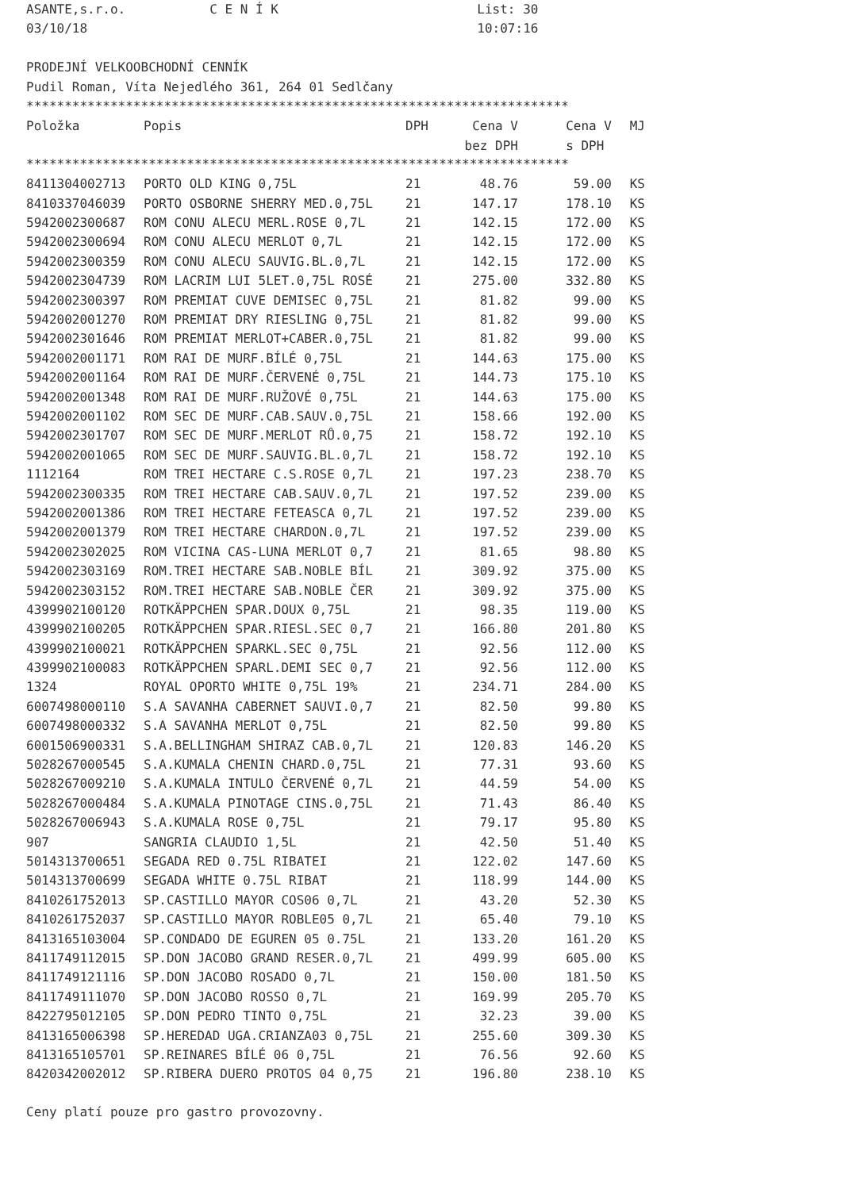ASANTE,s.r.o.           C E N Í K                          List: 30
03/10/18                                                   10:07:16

PRODEJNÍ VELKOOBCHODNÍ CENNÍK
Pudil Roman, Víta Nejedlého 361, 264 01 Sedlčany
***********************************************************************
| Položka | Popis | DPH | Cena V | Cena V | MJ |
| --- | --- | --- | --- | --- | --- |
| | | | bez DPH | s DPH | |
***********************************************************************
| 8411304002713 | PORTO OLD KING 0,75L | 21 | 48.76 | 59.00 | KS |
| 8410337046039 | PORTO OSBORNE SHERRY MED.0,75L | 21 | 147.17 | 178.10 | KS |
| 5942002300687 | ROM CONU ALECU MERL.ROSE 0,7L | 21 | 142.15 | 172.00 | KS |
| 5942002300694 | ROM CONU ALECU MERLOT 0,7L | 21 | 142.15 | 172.00 | KS |
| 5942002300359 | ROM CONU ALECU SAUVIG.BL.0,7L | 21 | 142.15 | 172.00 | KS |
| 5942002304739 | ROM LACRIM LUI 5LET.0,75L ROSÉ | 21 | 275.00 | 332.80 | KS |
| 5942002300397 | ROM PREMIAT CUVE DEMISEC 0,75L | 21 | 81.82 | 99.00 | KS |
| 5942002001270 | ROM PREMIAT DRY RIESLING 0,75L | 21 | 81.82 | 99.00 | KS |
| 5942002301646 | ROM PREMIAT MERLOT+CABER.0,75L | 21 | 81.82 | 99.00 | KS |
| 5942002001171 | ROM RAI DE MURF.BÍLÉ 0,75L | 21 | 144.63 | 175.00 | KS |
| 5942002001164 | ROM RAI DE MURF.ČERVENÉ 0,75L | 21 | 144.73 | 175.10 | KS |
| 5942002001348 | ROM RAI DE MURF.RUŽOVÉ 0,75L | 21 | 144.63 | 175.00 | KS |
| 5942002001102 | ROM SEC DE MURF.CAB.SAUV.0,75L | 21 | 158.66 | 192.00 | KS |
| 5942002301707 | ROM SEC DE MURF.MERLOT RŮ.0,75 | 21 | 158.72 | 192.10 | KS |
| 5942002001065 | ROM SEC DE MURF.SAUVIG.BL.0,7L | 21 | 158.72 | 192.10 | KS |
| 1112164 | ROM TREI HECTARE C.S.ROSE 0,7L | 21 | 197.23 | 238.70 | KS |
| 5942002300335 | ROM TREI HECTARE CAB.SAUV.0,7L | 21 | 197.52 | 239.00 | KS |
| 5942002001386 | ROM TREI HECTARE FETEASCA 0,7L | 21 | 197.52 | 239.00 | KS |
| 5942002001379 | ROM TREI HECTARE CHARDON.0,7L | 21 | 197.52 | 239.00 | KS |
| 5942002302025 | ROM VICINA CAS-LUNA MERLOT 0,7 | 21 | 81.65 | 98.80 | KS |
| 5942002303169 | ROM.TREI HECTARE SAB.NOBLE BÍL | 21 | 309.92 | 375.00 | KS |
| 5942002303152 | ROM.TREI HECTARE SAB.NOBLE ČER | 21 | 309.92 | 375.00 | KS |
| 4399902100120 | ROTKÄPPCHEN SPAR.DOUX 0,75L | 21 | 98.35 | 119.00 | KS |
| 4399902100205 | ROTKÄPPCHEN SPAR.RIESL.SEC 0,7 | 21 | 166.80 | 201.80 | KS |
| 4399902100021 | ROTKÄPPCHEN SPARKL.SEC 0,75L | 21 | 92.56 | 112.00 | KS |
| 4399902100083 | ROTKÄPPCHEN SPARL.DEMI SEC 0,7 | 21 | 92.56 | 112.00 | KS |
| 1324 | ROYAL OPORTO WHITE 0,75L 19% | 21 | 234.71 | 284.00 | KS |
| 6007498000110 | S.A SAVANHA CABERNET SAUVI.0,7 | 21 | 82.50 | 99.80 | KS |
| 6007498000332 | S.A SAVANHA MERLOT 0,75L | 21 | 82.50 | 99.80 | KS |
| 6001506900331 | S.A.BELLINGHAM SHIRAZ CAB.0,7L | 21 | 120.83 | 146.20 | KS |
| 5028267000545 | S.A.KUMALA CHENIN CHARD.0,75L | 21 | 77.31 | 93.60 | KS |
| 5028267009210 | S.A.KUMALA INTULO ČERVENÉ 0,7L | 21 | 44.59 | 54.00 | KS |
| 5028267000484 | S.A.KUMALA PINOTAGE CINS.0,75L | 21 | 71.43 | 86.40 | KS |
| 5028267006943 | S.A.KUMALA ROSE 0,75L | 21 | 79.17 | 95.80 | KS |
| 907 | SANGRIA CLAUDIO 1,5L | 21 | 42.50 | 51.40 | KS |
| 5014313700651 | SEGADA RED 0.75L RIBATEI | 21 | 122.02 | 147.60 | KS |
| 5014313700699 | SEGADA WHITE 0.75L RIBAT | 21 | 118.99 | 144.00 | KS |
| 8410261752013 | SP.CASTILLO MAYOR COS06 0,7L | 21 | 43.20 | 52.30 | KS |
| 8410261752037 | SP.CASTILLO MAYOR ROBLE05 0,7L | 21 | 65.40 | 79.10 | KS |
| 8413165103004 | SP.CONDADO DE EGUREN 05 0.75L | 21 | 133.20 | 161.20 | KS |
| 8411749112015 | SP.DON JACOBO GRAND RESER.0,7L | 21 | 499.99 | 605.00 | KS |
| 8411749121116 | SP.DON JACOBO ROSADO 0,7L | 21 | 150.00 | 181.50 | KS |
| 8411749111070 | SP.DON JACOBO ROSSO 0,7L | 21 | 169.99 | 205.70 | KS |
| 8422795012105 | SP.DON PEDRO TINTO 0,75L | 21 | 32.23 | 39.00 | KS |
| 8413165006398 | SP.HEREDAD UGA.CRIANZA03 0,75L | 21 | 255.60 | 309.30 | KS |
| 8413165105701 | SP.REINARES BÍLÉ 06 0,75L | 21 | 76.56 | 92.60 | KS |
| 8420342002012 | SP.RIBERA DUERO PROTOS 04 0,75 | 21 | 196.80 | 238.10 | KS |
Ceny platí pouze pro gastro provozovny.